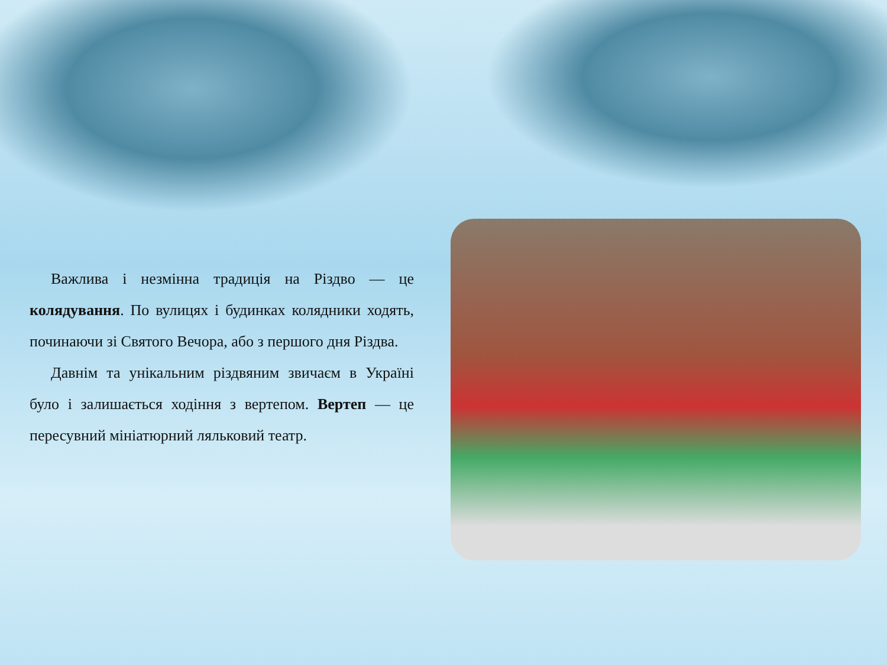Важлива і незмінна традиція на Різдво — це колядування. По вулицях і будинках колядники ходять, починаючи зі Святого Вечора, або з першого дня Різдва.
Давнім та унікальним різдвяним звичаєм в Україні було і залишається ходіння з вертепом. Вертеп — це пересувний мініатюрний ляльковий театр.